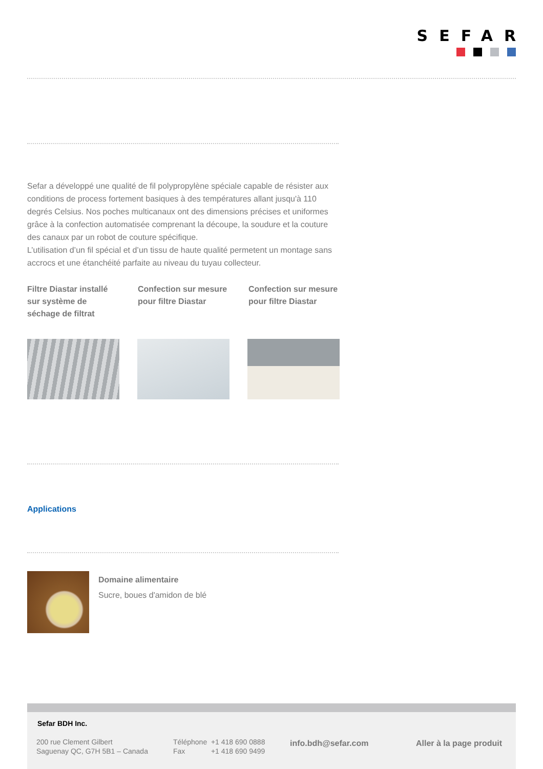SEFAR
Sefar a développé une qualité de fil polypropylène spéciale capable de résister aux conditions de process fortement basiques à des températures allant jusqu'à 110 degrés Celsius. Nos poches multicanaux ont des dimensions précises et uniformes grâce à la confection automatisée comprenant la découpe, la soudure et la couture des canaux par un robot de couture spécifique.
L’utilisation d’un fil spécial et d’un tissu de haute qualité permetent un montage sans accrocs et une étanchéité parfaite au niveau du tuyau collecteur.
Filtre Diastar installé sur système de séchage de filtrat
Confection sur mesure pour filtre Diastar
Confection sur mesure pour filtre Diastar
Applications
Domaine alimentaire
Sucre, boues d'amidon de blé
Sefar BDH Inc.
200 rue Clement Gilbert
Saguenay QC, G7H 5B1 – Canada
Téléphone +1 418 690 0888
Fax +1 418 690 9499
info.bdh@sefar.com Aller à la page produit